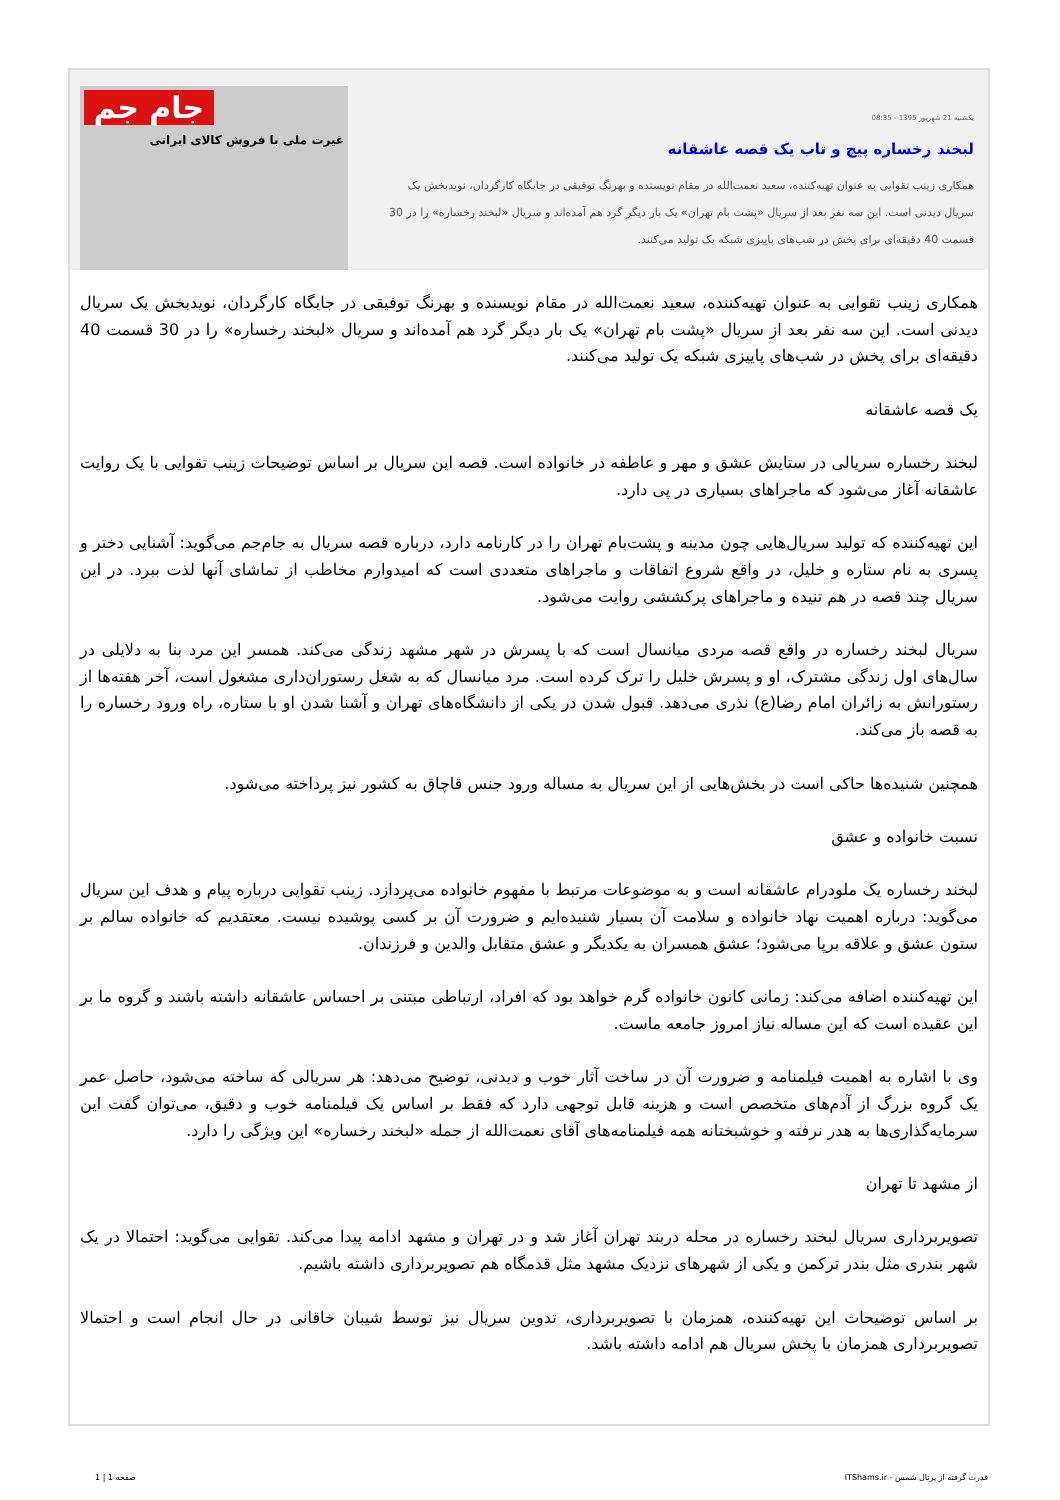یکشنبه 21 شهریور 1395 - 08:35
لبخند رخساره پیچ و تاب یک قصه عاشقانه
همکاری زینب تقوایی به عنوان تهیه‌کننده، سعید نعمت‌الله در مقام نویسنده و بهرنگ توفیقی در جایگاه کارگردان، نویدبخش یک سریال دیدنی است. این سه نفر بعد از سریال «پشت بام تهران» یک بار دیگر گرد هم آمده‌اند و سریال «لبخند رخساره» را در 30 قسمت 40 دقیقه‌ای برای پخش در شب‌های پاییزی شبکه یک تولید می‌کنند.
جام جم
غیرت ملی با فروش کالای ایرانی
همکاری زینب تقوایی به عنوان تهیه‌کننده، سعید نعمت‌الله در مقام نویسنده و بهرنگ توفیقی در جایگاه کارگردان، نویدبخش یک سریال دیدنی است. این سه نفر بعد از سریال «پشت بام تهران» یک بار دیگر گرد هم آمده‌اند و سریال «لبخند رخساره» را در 30 قسمت 40 دقیقه‌ای برای پخش در شب‌های پاییزی شبکه یک تولید می‌کنند.
یک قصه عاشقانه
لبخند رخساره سریالی در ستایش عشق و مهر و عاطفه در خانواده است. قصه این سریال بر اساس توضیحات زینب تقوایی با یک روایت عاشقانه آغاز می‌شود که ماجراهای بسیاری در پی دارد.
این تهیه‌کننده که تولید سریال‌هایی چون مدینه و پشت‌بام تهران را در کارنامه دارد، درباره قصه سریال به جام‌جم می‌گوید: آشنایی دختر و پسری به نام ستاره و خلیل، در واقع شروع اتفاقات و ماجراهای متعددی است که امیدوارم مخاطب از تماشای آنها لذت ببرد. در این سریال چند قصه در هم تنیده و ماجراهای پرکششی روایت می‌شود.
سریال لبخند رخساره در واقع قصه مردی میانسال است که با پسرش در شهر مشهد زندگی می‌کند. همسر این مرد بنا به دلایلی در سال‌های اول زندگی مشترک، او و پسرش خلیل را ترک کرده است. مرد میانسال که به شغل رستوران‌داری مشغول است، آخر هفته‌ها از رستورانش به زائران امام رضا(ع) نذری می‌دهد. قبول شدن در یکی از دانشگاه‌های تهران و آشنا شدن او با ستاره، راه ورود رخساره را به قصه باز می‌کند.
همچنین شنیده‌ها حاکی است در بخش‌هایی از این سریال به مساله ورود جنس قاچاق به کشور نیز پرداخته می‌شود.
نسبت خانواده و عشق
لبخند رخساره یک ملودرام عاشقانه است و به موضوعات مرتبط با مفهوم خانواده می‌پردازد. زینب تقوایی درباره پیام و هدف این سریال می‌گوید: درباره اهمیت نهاد خانواده و سلامت آن بسیار شنیده‌ایم و ضرورت آن بر کسی پوشیده نیست. معتقدیم که خانواده سالم بر ستون عشق و علاقه برپا می‌شود؛ عشق همسران به یکدیگر و عشق متقابل والدین و فرزندان.
این تهیه‌کننده اضافه می‌کند: زمانی کانون خانواده گرم خواهد بود که افراد، ارتباطی مبتنی بر احساس عاشقانه داشته باشند و گروه ما بر این عقیده است که این مساله نیاز امروز جامعه ماست.
وی با اشاره به اهمیت فیلمنامه و ضرورت آن در ساخت آثار خوب و دیدنی، توضیح می‌دهد: هر سریالی که ساخته می‌شود، حاصل عمر یک گروه بزرگ از آدم‌های متخصص است و هزینه قابل توجهی دارد که فقط بر اساس یک فیلمنامه خوب و دقیق، می‌توان گفت این سرمایه‌گذاری‌ها به هدر نرفته و خوشبختانه همه فیلمنامه‌های آقای نعمت‌الله از جمله «لبخند رخساره» این ویژگی را دارد.
از مشهد تا تهران
تصویربرداری سریال لبخند رخساره در محله دربند تهران آغاز شد و در تهران و مشهد ادامه پیدا می‌کند. تقوایی می‌گوید: احتمالا در یک شهر بندری مثل بندر ترکمن و یکی از شهرهای نزدیک مشهد مثل قدمگاه هم تصویربرداری داشته باشیم.
بر اساس توضیحات این تهیه‌کننده، همزمان با تصویربرداری، تدوین سریال نیز توسط شیبان خاقانی در حال انجام است و احتمالا تصویربرداری همزمان با پخش سریال هم ادامه داشته باشد.
قدرت گرفته از پرتال شمس - ITShams.ir صفحه 1 | 1